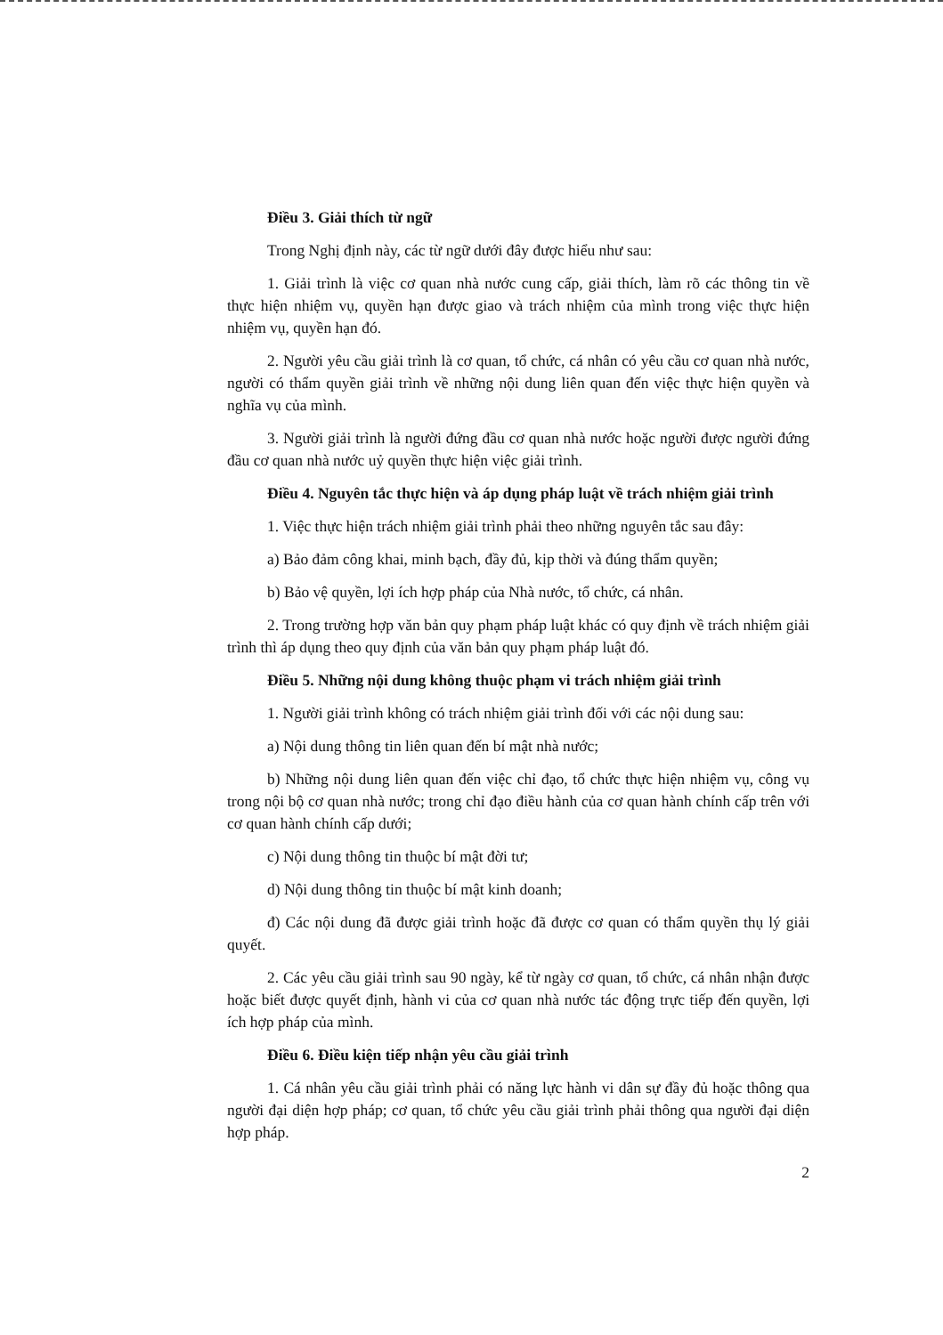Điều 3. Giải thích từ ngữ
Trong Nghị định này, các từ ngữ dưới đây được hiểu như sau:
1. Giải trình là việc cơ quan nhà nước cung cấp, giải thích, làm rõ các thông tin về thực hiện nhiệm vụ, quyền hạn được giao và trách nhiệm của mình trong việc thực hiện nhiệm vụ, quyền hạn đó.
2. Người yêu cầu giải trình là cơ quan, tổ chức, cá nhân có yêu cầu cơ quan nhà nước, người có thẩm quyền giải trình về những nội dung liên quan đến việc thực hiện quyền và nghĩa vụ của mình.
3. Người giải trình là người đứng đầu cơ quan nhà nước hoặc người được người đứng đầu cơ quan nhà nước uỷ quyền thực hiện việc giải trình.
Điều 4. Nguyên tắc thực hiện và áp dụng pháp luật về trách nhiệm giải trình
1. Việc thực hiện trách nhiệm giải trình phải theo những nguyên tắc sau đây:
a) Bảo đảm công khai, minh bạch, đầy đủ, kịp thời và đúng thẩm quyền;
b) Bảo vệ quyền, lợi ích hợp pháp của Nhà nước, tổ chức, cá nhân.
2. Trong trường hợp văn bản quy phạm pháp luật khác có quy định về trách nhiệm giải trình thì áp dụng theo quy định của văn bản quy phạm pháp luật đó.
Điều 5. Những nội dung không thuộc phạm vi trách nhiệm giải trình
1. Người giải trình không có trách nhiệm giải trình đối với các nội dung sau:
a) Nội dung thông tin liên quan đến bí mật nhà nước;
b) Những nội dung liên quan đến việc chỉ đạo, tổ chức thực hiện nhiệm vụ, công vụ trong nội bộ cơ quan nhà nước; trong chỉ đạo điều hành của cơ quan hành chính cấp trên với cơ quan hành chính cấp dưới;
c) Nội dung thông tin thuộc bí mật đời tư;
d) Nội dung thông tin thuộc bí mật kinh doanh;
đ) Các nội dung đã được giải trình hoặc đã được cơ quan có thẩm quyền thụ lý giải quyết.
2. Các yêu cầu giải trình sau 90 ngày, kể từ ngày cơ quan, tổ chức, cá nhân nhận được hoặc biết được quyết định, hành vi của cơ quan nhà nước tác động trực tiếp đến quyền, lợi ích hợp pháp của mình.
Điều 6. Điều kiện tiếp nhận yêu cầu giải trình
1. Cá nhân yêu cầu giải trình phải có năng lực hành vi dân sự đầy đủ hoặc thông qua người đại diện hợp pháp; cơ quan, tổ chức yêu cầu giải trình phải thông qua người đại diện hợp pháp.
2